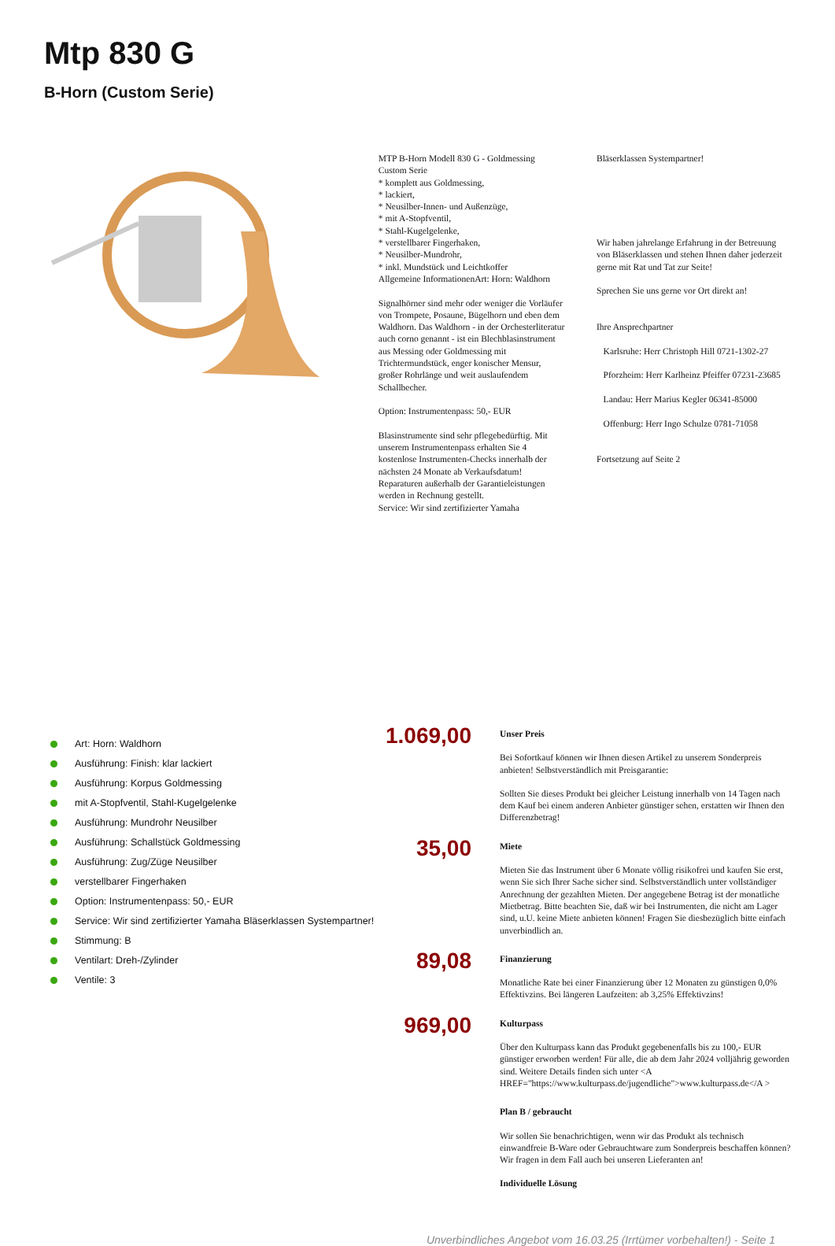Mtp 830 G
B-Horn (Custom Serie)
MTP B-Horn Modell 830 G - Goldmessing
Custom Serie
* komplett aus Goldmessing,
* lackiert,
* Neusilber-Innen- und Außenzüge,
* mit A-Stopfventil,
* Stahl-Kugelgelenke,
* verstellbarer Fingerhaken,
* Neusilber-Mundrohr,
* inkl. Mundstück und Leichtkoffer
Allgemeine InformationenArt: Horn: Waldhorn
Signalhörner sind mehr oder weniger die Vorläufer von Trompete, Posaune, Bügelhorn und eben dem Waldhorn. Das Waldhorn - in der Orchesterliteratur auch corno genannt - ist ein Blechblasinstrument aus Messing oder Goldmessing mit Trichtermundstück, enger konischer Mensur, großer Rohrlänge und weit auslaufendem Schallbecher.
Option: Instrumentenpass: 50,- EUR
Blasinstrumente sind sehr pflegebedürftig. Mit unserem Instrumentenpass erhalten Sie 4 kostenlose Instrumenten-Checks innerhalb der nächsten 24 Monate ab Verkaufsdatum! Reparaturen außerhalb der Garantieleistungen werden in Rechnung gestellt.
Service: Wir sind zertifizierter Yamaha
Bläserklassen Systempartner!
Wir haben jahrelange Erfahrung in der Betreuung von Bläserklassen und stehen Ihnen daher jederzeit gerne mit Rat und Tat zur Seite!
Sprechen Sie uns gerne vor Ort direkt an!
Ihre Ansprechpartner
Karlsruhe: Herr Christoph Hill 0721-1302-27
Pforzheim: Herr Karlheinz Pfeiffer 07231-23685
Landau: Herr Marius Kegler 06341-85000
Offenburg: Herr Ingo Schulze 0781-71058
Fortsetzung auf Seite 2
Art: Horn: Waldhorn
Ausführung: Finish: klar lackiert
Ausführung: Korpus Goldmessing
mit A-Stopfventil, Stahl-Kugelgelenke
Ausführung: Mundrohr Neusilber
Ausführung: Schallstück Goldmessing
Ausführung: Zug/Züge Neusilber
verstellbarer Fingerhaken
Option: Instrumentenpass: 50,- EUR
Service: Wir sind zertifizierter Yamaha Bläserklassen Systempartner!
Stimmung: B
Ventilart: Dreh-/Zylinder
Ventile: 3
1.069,00
Unser Preis
Bei Sofortkauf können wir Ihnen diesen Artikel zu unserem Sonderpreis anbieten! Selbstverständlich mit Preisgarantie:
Sollten Sie dieses Produkt bei gleicher Leistung innerhalb von 14 Tagen nach dem Kauf bei einem anderen Anbieter günstiger sehen, erstatten wir Ihnen den Differenzbetrag!
35,00
Miete
Mieten Sie das Instrument über 6 Monate völlig risikofrei und kaufen Sie erst, wenn Sie sich Ihrer Sache sicher sind. Selbstverständlich unter vollständiger Anrechnung der gezahlten Mieten. Der angegebene Betrag ist der monatliche Mietbetrag. Bitte beachten Sie, daß wir bei Instrumenten, die nicht am Lager sind, u.U. keine Miete anbieten können! Fragen Sie diesbezüglich bitte einfach unverbindlich an.
89,08
Finanzierung
Monatliche Rate bei einer Finanzierung über 12 Monaten zu günstigen 0,0% Effektivzins. Bei längeren Laufzeiten: ab 3,25% Effektivzins!
969,00
Kulturpass
Über den Kulturpass kann das Produkt gegebenenfalls bis zu 100,- EUR günstiger erworben werden! Für alle, die ab dem Jahr 2024 volljährig geworden sind. Weitere Details finden sich unter <A HREF="https://www.kulturpass.de/jugendliche">www.kulturpass.de</A >
Plan B / gebraucht
Wir sollen Sie benachrichtigen, wenn wir das Produkt als technisch einwandfreie B-Ware oder Gebrauchtware zum Sonderpreis beschaffen können? Wir fragen in dem Fall auch bei unseren Lieferanten an!
Individuelle Lösung
Unverbindliches Angebot vom 16.03.25 (Irrtümer vorbehalten!) - Seite 1